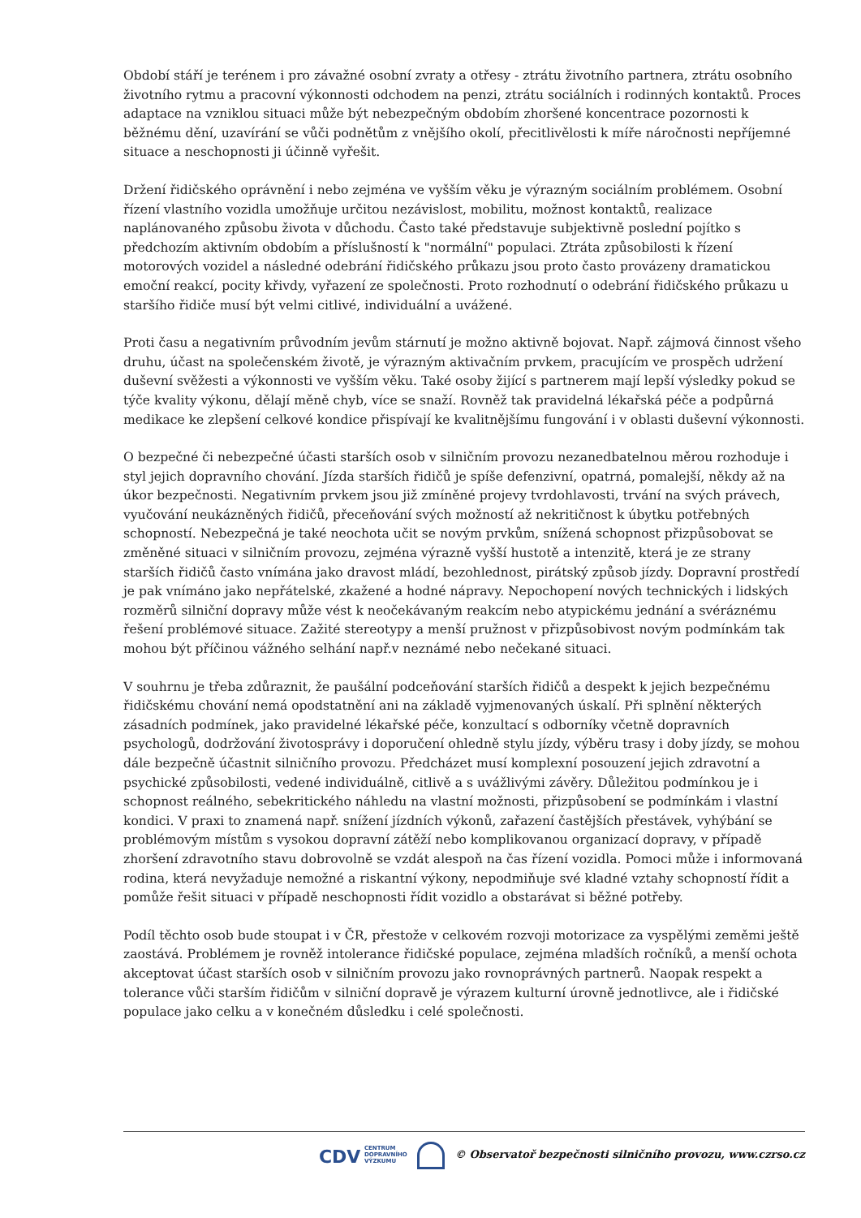Období stáří je terénem i pro závažné osobní zvraty a otřesy - ztrátu životního partnera, ztrátu osobního životního rytmu a pracovní výkonnosti odchodem na penzi, ztrátu sociálních i rodinných kontaktů. Proces adaptace na vzniklou situaci může být nebezpečným obdobím zhoršené koncentrace pozornosti k běžnému dění, uzavírání se vůči podnětům z vnějšího okolí, přecitlivělosti k míře náročnosti nepříjemné situace a neschopnosti ji účinně vyřešit.
Držení řidičského oprávnění i nebo zejména ve vyšším věku je výrazným sociálním problémem. Osobní řízení vlastního vozidla umožňuje určitou nezávislost, mobilitu, možnost kontaktů, realizace naplánovaného způsobu života v důchodu. Často také představuje subjektivně poslední pojítko s předchozím aktivním obdobím a příslušností k "normální" populaci. Ztráta způsobilosti k řízení motorových vozidel a následné odebrání řidičského průkazu jsou proto často provázeny dramatickou emoční reakcí, pocity křivdy, vyřazení ze společnosti. Proto rozhodnutí o odebrání řidičského průkazu u staršího řidiče musí být velmi citlivé, individuální a uvážené.
Proti času a negativním průvodním jevům stárnutí je možno aktivně bojovat. Např. zájmová činnost všeho druhu, účast na společenském životě, je výrazným aktivačním prvkem, pracujícím ve prospěch udržení duševní svěžesti a výkonnosti ve vyšším věku. Také osoby žijící s partnerem mají lepší výsledky pokud se týče kvality výkonu, dělají měně chyb, více se snaží. Rovněž tak pravidelná lékařská péče a podpůrná medikace ke zlepšení celkové kondice přispívají ke kvalitnějšímu fungování i v oblasti duševní výkonnosti.
O bezpečné či nebezpečné účasti starších osob v silničním provozu nezanedbatelnou měrou rozhoduje i styl jejich dopravního chování. Jízda starších řidičů je spíše defenzivní, opatrná, pomalejší, někdy až na úkor bezpečnosti. Negativním prvkem jsou již zmíněné projevy tvrdohlavosti, trvání na svých právech, vyučování neukázněných řidičů, přeceňování svých možností až nekritičnost k úbytku potřebných schopností. Nebezpečná je také neochota učit se novým prvkům, snížená schopnost přizpůsobovat se změněné situaci v silničním provozu, zejména výrazně vyšší hustotě a intenzitě, která je ze strany starších řidičů často vnímána jako dravost mládí, bezohlednost, pirátský způsob jízdy. Dopravní prostředí je pak vnímáno jako nepřátelské, zkažené a hodné nápravy. Nepochopení nových technických i lidských rozměrů silniční dopravy může vést k neočekávaným reakcím nebo atypickému jednání a svéráznému řešení problémové situace. Zažité stereotypy a menší pružnost v přizpůsobivost novým podmínkám tak mohou být příčinou vážného selhání např.v neznámé nebo nečekané situaci.
V souhrnu je třeba zdůraznit, že paušální podceňování starších řidičů a despekt k jejich bezpečnému řidičskému chování nemá opodstatnění ani na základě vyjmenovaných úskalí. Při splnění některých zásadních podmínek, jako pravidelné lékařské péče, konzultací s odborníky včetně dopravních psychologů, dodržování životosprávy i doporučení ohledně stylu jízdy, výběru trasy i doby jízdy, se mohou dále bezpečně účastnit silničního provozu. Předcházet musí komplexní posouzení jejich zdravotní a psychické způsobilosti, vedené individuálně, citlivě a s uvážlivými závěry. Důležitou podmínkou je i schopnost reálného, sebekritického náhledu na vlastní možnosti, přizpůsobení se podmínkám i vlastní kondici. V praxi to znamená např. snížení jízdních výkonů, zařazení častějších přestávek, vyhýbání se problémovým místům s vysokou dopravní zátěží nebo komplikovanou organizací dopravy, v případě zhoršení zdravotního stavu dobrovolně se vzdát alespoň na čas řízení vozidla. Pomoci může i informovaná rodina, která nevyžaduje nemožné a riskantní výkony, nepodmiňuje své kladné vztahy schopností řídit a pomůže řešit situaci v případě neschopnosti řídit vozidlo a obstarávat si běžné potřeby.
Podíl těchto osob bude stoupat i v ČR, přestože v celkovém rozvoji motorizace za vyspělými zeměmi ještě zaostává. Problémem je rovněž intolerance řidičské populace, zejména mladších ročníků, a menší ochota akceptovat účast starších osob v silničním provozu jako rovnoprávných partnerů. Naopak respekt a tolerance vůči starším řidičům v silniční dopravě je výrazem kulturní úrovně jednotlivce, ale i řidičské populace jako celku a v konečném důsledku i celé společnosti.
CDV CENTRUM
DOPRAVNÍHO
VÝZKUMU © Observatoř bezpečnosti silničního provozu, www.czrso.cz